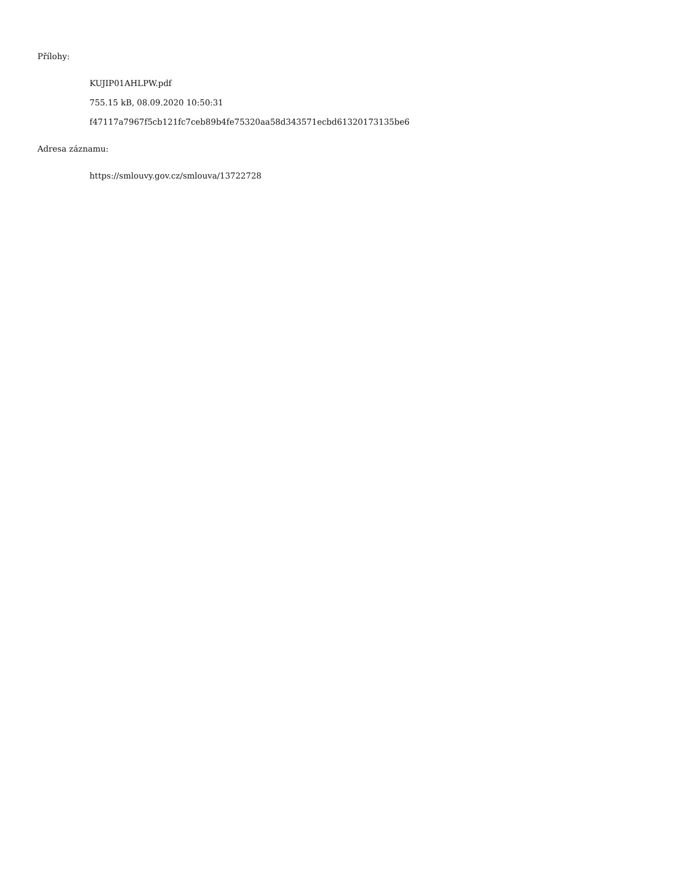Přílohy:
KUJIP01AHLPW.pdf
755.15 kB, 08.09.2020 10:50:31
f47117a7967f5cb121fc7ceb89b4fe75320aa58d343571ecbd61320173135be6
Adresa záznamu:
https://smlouvy.gov.cz/smlouva/13722728